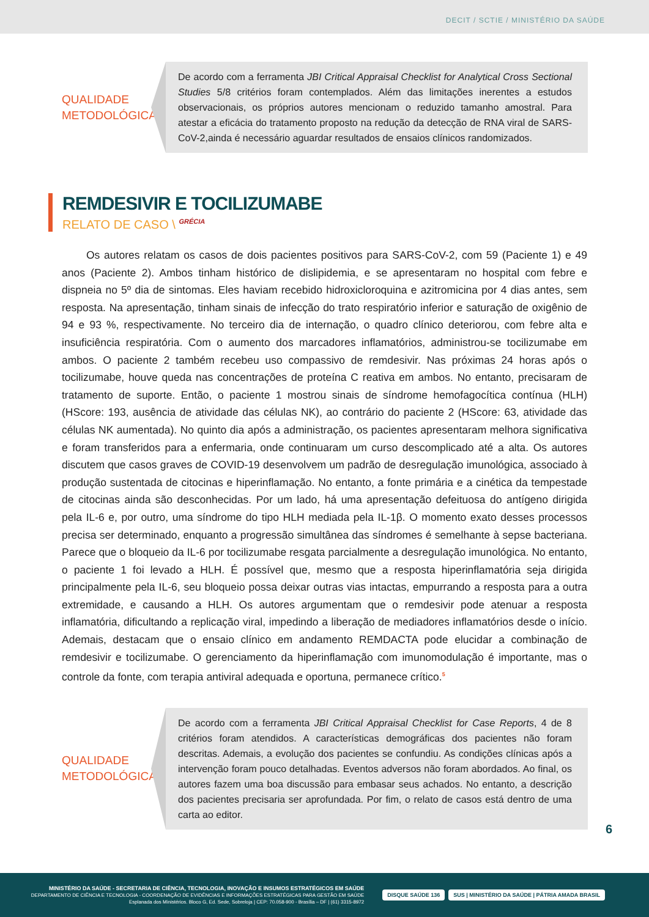DECIT / SCTIE / MINISTÉRIO DA SAÚDE
QUALIDADE METODOLÓGICA
De acordo com a ferramenta JBI Critical Appraisal Checklist for Analytical Cross Sectional Studies 5/8 critérios foram contemplados. Além das limitações inerentes a estudos observacionais, os próprios autores mencionam o reduzido tamanho amostral. Para atestar a eficácia do tratamento proposto na redução da detecção de RNA viral de SARS-CoV-2,ainda é necessário aguardar resultados de ensaios clínicos randomizados.
REMDESIVIR E TOCILIZUMABE
RELATO DE CASO \ <sup>GRÉCIA</sup>
Os autores relatam os casos de dois pacientes positivos para SARS-CoV-2, com 59 (Paciente 1) e 49 anos (Paciente 2). Ambos tinham histórico de dislipidemia, e se apresentaram no hospital com febre e dispneia no 5º dia de sintomas. Eles haviam recebido hidroxicloroquina e azitromicina por 4 dias antes, sem resposta. Na apresentação, tinham sinais de infecção do trato respiratório inferior e saturação de oxigênio de 94 e 93 %, respectivamente. No terceiro dia de internação, o quadro clínico deteriorou, com febre alta e insuficiência respiratória. Com o aumento dos marcadores inflamatórios, administrou-se tocilizumabe em ambos. O paciente 2 também recebeu uso compassivo de remdesivir. Nas próximas 24 horas após o tocilizumabe, houve queda nas concentrações de proteína C reativa em ambos. No entanto, precisaram de tratamento de suporte. Então, o paciente 1 mostrou sinais de síndrome hemofagocítica contínua (HLH) (HScore: 193, ausência de atividade das células NK), ao contrário do paciente 2 (HScore: 63, atividade das células NK aumentada). No quinto dia após a administração, os pacientes apresentaram melhora significativa e foram transferidos para a enfermaria, onde continuaram um curso descomplicado até a alta. Os autores discutem que casos graves de COVID-19 desenvolvem um padrão de desregulação imunológica, associado à produção sustentada de citocinas e hiperinflamação. No entanto, a fonte primária e a cinética da tempestade de citocinas ainda são desconhecidas. Por um lado, há uma apresentação defeituosa do antígeno dirigida pela IL-6 e, por outro, uma síndrome do tipo HLH mediada pela IL-1β. O momento exato desses processos precisa ser determinado, enquanto a progressão simultânea das síndromes é semelhante à sepse bacteriana. Parece que o bloqueio da IL-6 por tocilizumabe resgata parcialmente a desregulação imunológica. No entanto, o paciente 1 foi levado a HLH. É possível que, mesmo que a resposta hiperinflamatória seja dirigida principalmente pela IL-6, seu bloqueio possa deixar outras vias intactas, empurrando a resposta para a outra extremidade, e causando a HLH. Os autores argumentam que o remdesivir pode atenuar a resposta inflamatória, dificultando a replicação viral, impedindo a liberação de mediadores inflamatórios desde o início. Ademais, destacam que o ensaio clínico em andamento REMDACTA pode elucidar a combinação de remdesivir e tocilizumabe. O gerenciamento da hiperinflamação com imunomodulação é importante, mas o controle da fonte, com terapia antiviral adequada e oportuna, permanece crítico.<sup>5</sup>
QUALIDADE METODOLÓGICA
De acordo com a ferramenta JBI Critical Appraisal Checklist for Case Reports, 4 de 8 critérios foram atendidos. A características demográficas dos pacientes não foram descritas. Ademais, a evolução dos pacientes se confundiu. As condições clínicas após a intervenção foram pouco detalhadas. Eventos adversos não foram abordados. Ao final, os autores fazem uma boa discussão para embasar seus achados. No entanto, a descrição dos pacientes precisaria ser aprofundada. Por fim, o relato de casos está dentro de uma carta ao editor.
6
MINISTÉRIO DA SAÚDE - SECRETARIA DE CIÊNCIA, TECNOLOGIA, INOVAÇÃO E INSUMOS ESTRATÉGICOS EM SAÚDE
DEPARTAMENTO DE CIÊNCIA E TECNOLOGIA - COORDENAÇÃO DE EVIDÊNCIAS E INFORMAÇÕES ESTRATÉGICAS PARA GESTÃO EM SAÚDE
Esplanada dos Ministérios. Bloco G, Ed. Sede, Sobreloja | CEP: 70.058-900 - Brasília – DF | (61) 3315-8972
DISQUE SAÚDE 136
SUS | MINISTÉRIO DA SAÚDE | PÁTRIA AMADA BRASIL